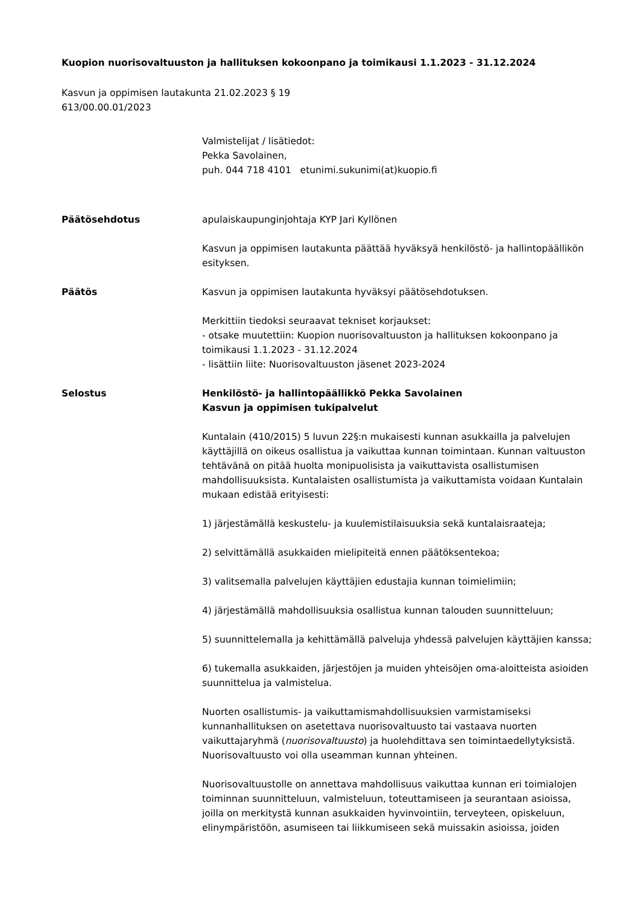Kuopion nuorisovaltuuston ja hallituksen kokoonpano ja toimikausi 1.1.2023 - 31.12.2024
Kasvun ja oppimisen lautakunta 21.02.2023 § 19
613/00.00.01/2023
Valmistelijat / lisätiedot:
Pekka Savolainen,
puh. 044 718 4101 etunimi.sukunimi(at)kuopio.fi
Päätösehdotus apulaiskaupunginjohtaja KYP Jari Kyllönen
Kasvun ja oppimisen lautakunta päättää hyväksyä henkilöstö- ja hallintopäällikön esityksen.
Päätös Kasvun ja oppimisen lautakunta hyväksyi päätösehdotuksen.
Merkittiin tiedoksi seuraavat tekniset korjaukset:
- otsake muutettiin: Kuopion nuorisovaltuuston ja hallituksen kokoonpano ja toimikausi 1.1.2023 - 31.12.2024
- lisättiin liite: Nuorisovaltuuston jäsenet 2023-2024
Selostus Henkilöstö- ja hallintopäällikkö Pekka Savolainen
Kasvun ja oppimisen tukipalvelut
Kuntalain (410/2015) 5 luvun 22§:n mukaisesti kunnan asukkailla ja palvelujen käyttäjillä on oikeus osallistua ja vaikuttaa kunnan toimintaan. Kunnan valtuuston tehtävänä on pitää huolta monipuolisista ja vaikuttavista osallistumisen mahdollisuuksista. Kuntalaisten osallistumista ja vaikuttamista voidaan Kuntalain mukaan edistää erityisesti:
1) järjestämällä keskustelu- ja kuulemistilaisuuksia sekä kuntalaisraateja;
2) selvittämällä asukkaiden mielipiteitä ennen päätöksentekoa;
3) valitsemalla palvelujen käyttäjien edustajia kunnan toimielimiin;
4) järjestämällä mahdollisuuksia osallistua kunnan talouden suunnitteluun;
5) suunnittelemalla ja kehittämällä palveluja yhdessä palvelujen käyttäjien kanssa;
6) tukemalla asukkaiden, järjestöjen ja muiden yhteisöjen oma-aloitteista asioiden suunnittelua ja valmistelua.
Nuorten osallistumis- ja vaikuttamismahdollisuuksien varmistamiseksi kunnanhallituksen on asetettava nuorisovaltuusto tai vastaava nuorten vaikuttajaryhmä (nuorisovaltuusto) ja huolehdittava sen toimintaedellytyksistä. Nuorisovaltuusto voi olla useamman kunnan yhteinen.
Nuorisovaltuustolle on annettava mahdollisuus vaikuttaa kunnan eri toimialojen toiminnan suunnitteluun, valmisteluun, toteuttamiseen ja seurantaan asioissa, joilla on merkitystä kunnan asukkaiden hyvinvointiin, terveyteen, opiskeluun, elinympäristöön, asumiseen tai liikkumiseen sekä muissakin asioissa, joiden